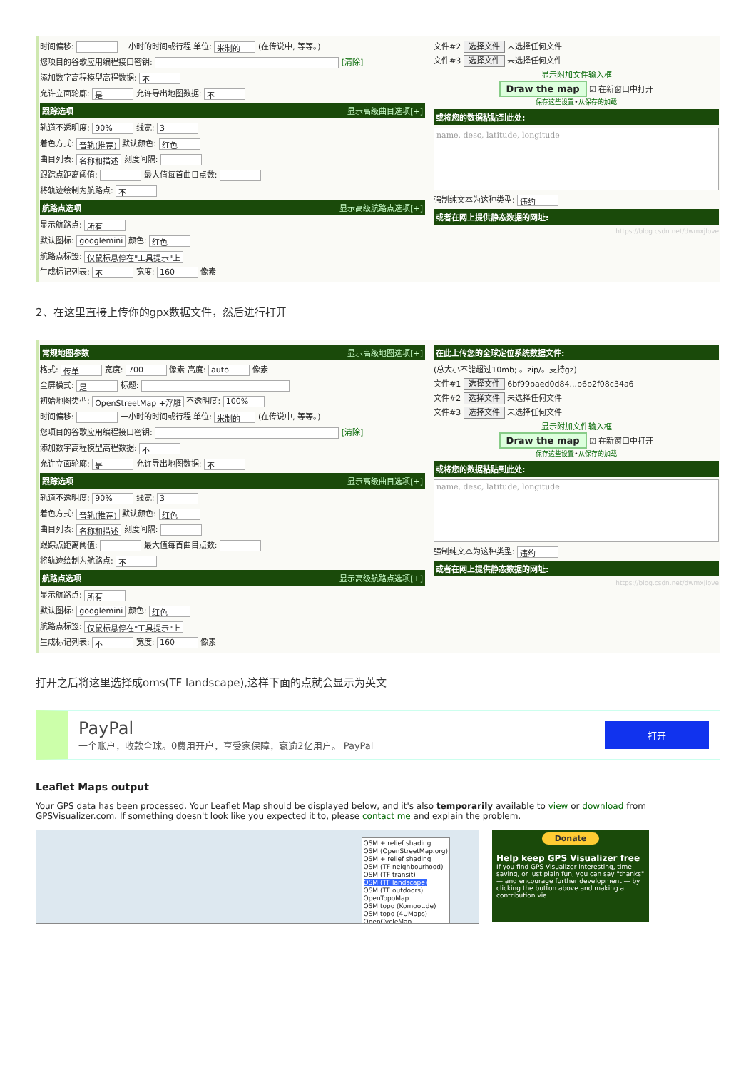时间偏移: 一小时的时间或行程 单位: 米制的 (在传说中, 等等。)
您项目的谷歌应用编程接口密钥: [清除]
添加数字高程模型高程数据: 不
允许立面轮廓: 是 允许导出地图数据: 不
跟踪选项 显示高级曲目选项[+]
轨道不透明度: 90% 线宽: 3
着色方式: 音轨(推荐) 默认颜色: 红色
曲目列表: 名称和描述 刻度间隔:
跟踪点距离阈值: 最大值每首曲目点数:
将轨迹绘制为航路点: 不
航路点选项 显示高级航路点选项[+]
显示航路点: 所有
默认图标: googlemini 颜色: 红色
航路点标签: 仅鼠标悬停在"工具提示"上
生成标记列表: 不 宽度: 160 像素
文件#2 选择文件 未选择任何文件
文件#3 选择文件 未选择任何文件
显示附加文件输入框
Draw the map ☑ 在新窗口中打开
保存这些设置•从保存的加载
或将您的数据粘贴到此处:
name, desc, latitude, longitude
强制纯文本为这种类型: 违约
或者在网上提供静态数据的网址:
https://blog.csdn.net/dwmxjlove
2、在这里直接上传你的gpx数据文件，然后进行打开
常规地图参数 显示高级地图选项[+]
格式: 传单 宽度: 700 像素 高度: auto 像素
全屏模式: 是 标题:
初始地图类型: OpenStreetMap +浮雕 不透明度: 100%
时间偏移: 一小时的时间或行程 单位: 米制的 (在传说中, 等等。)
您项目的谷歌应用编程接口密钥: [清除]
添加数字高程模型高程数据: 不
允许立面轮廓: 是 允许导出地图数据: 不
跟踪选项 显示高级曲目选项[+]
轨道不透明度: 90% 线宽: 3
着色方式: 音轨(推荐) 默认颜色: 红色
曲目列表: 名称和描述 刻度间隔:
跟踪点距离阈值: 最大值每首曲目点数:
将轨迹绘制为航路点: 不
航路点选项 显示高级航路点选项[+]
显示航路点: 所有
默认图标: googlemini 颜色: 红色
航路点标签: 仅鼠标悬停在"工具提示"上
生成标记列表: 不 宽度: 160 像素
在此上传您的全球定位系统数据文件:
(总大小不能超过10mb; 。zip/。支持gz)
文件#1 选择文件 6bf99baed0d84...b6b2f08c34a6
文件#2 选择文件 未选择任何文件
文件#3 选择文件 未选择任何文件
显示附加文件输入框
Draw the map ☑ 在新窗口中打开
保存这些设置•从保存的加载
或将您的数据粘贴到此处:
name, desc, latitude, longitude
强制纯文本为这种类型: 违约
或者在网上提供静态数据的网址:
https://blog.csdn.net/dwmxjlove
打开之后将这里选择成oms(TF landscape),这样下面的点就会显示为英文
PayPal
一个账户，收款全球。0费用开户，享受家保障，赢逾2亿用户。 PayPal
打开
Leaflet Maps output
Your GPS data has been processed. Your Leaflet Map should be displayed below, and it's also temporarily available to view or download from GPSVisualizer.com. If something doesn't look like you expected it to, please contact me and explain the problem.
OSM + relief shading
OSM (OpenStreetMap.org)
OSM + relief shading
OSM (TF neighbourhood)
OSM (TF transit)
OSM (TF landscape)
OSM (TF outdoors)
OpenTopoMap
OSM topo (Komoot.de)
OSM topo (4UMaps)
OpenCycleMap
Donate
Help keep GPS Visualizer free
If you find GPS Visualizer interesting, time-saving, or just plain fun, you can say "thanks" — and encourage further development — by clicking the button above and making a contribution via